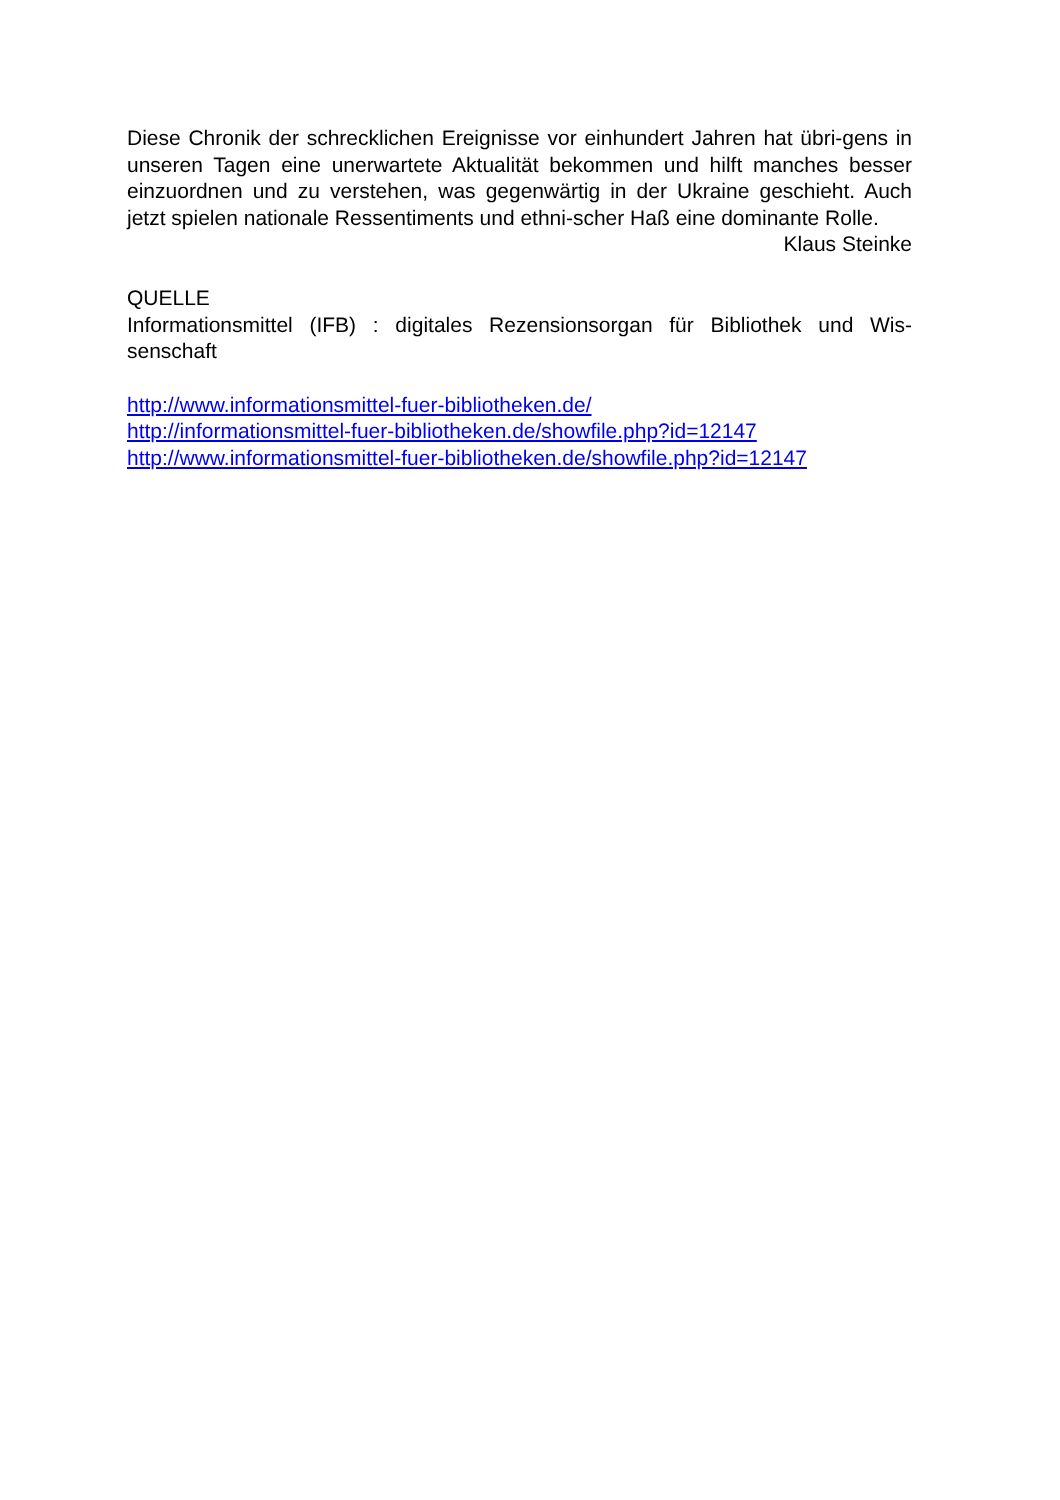Diese Chronik der schrecklichen Ereignisse vor einhundert Jahren hat übri-gens in unseren Tagen eine unerwartete Aktualität bekommen und hilft manches besser einzuordnen und zu verstehen, was gegenwärtig in der Ukraine geschieht. Auch jetzt spielen nationale Ressentiments und ethni-scher Haß eine dominante Rolle.
Klaus Steinke
QUELLE
Informationsmittel (IFB) : digitales Rezensionsorgan für Bibliothek und Wis-senschaft
http://www.informationsmittel-fuer-bibliotheken.de/
http://informationsmittel-fuer-bibliotheken.de/showfile.php?id=12147
http://www.informationsmittel-fuer-bibliotheken.de/showfile.php?id=12147